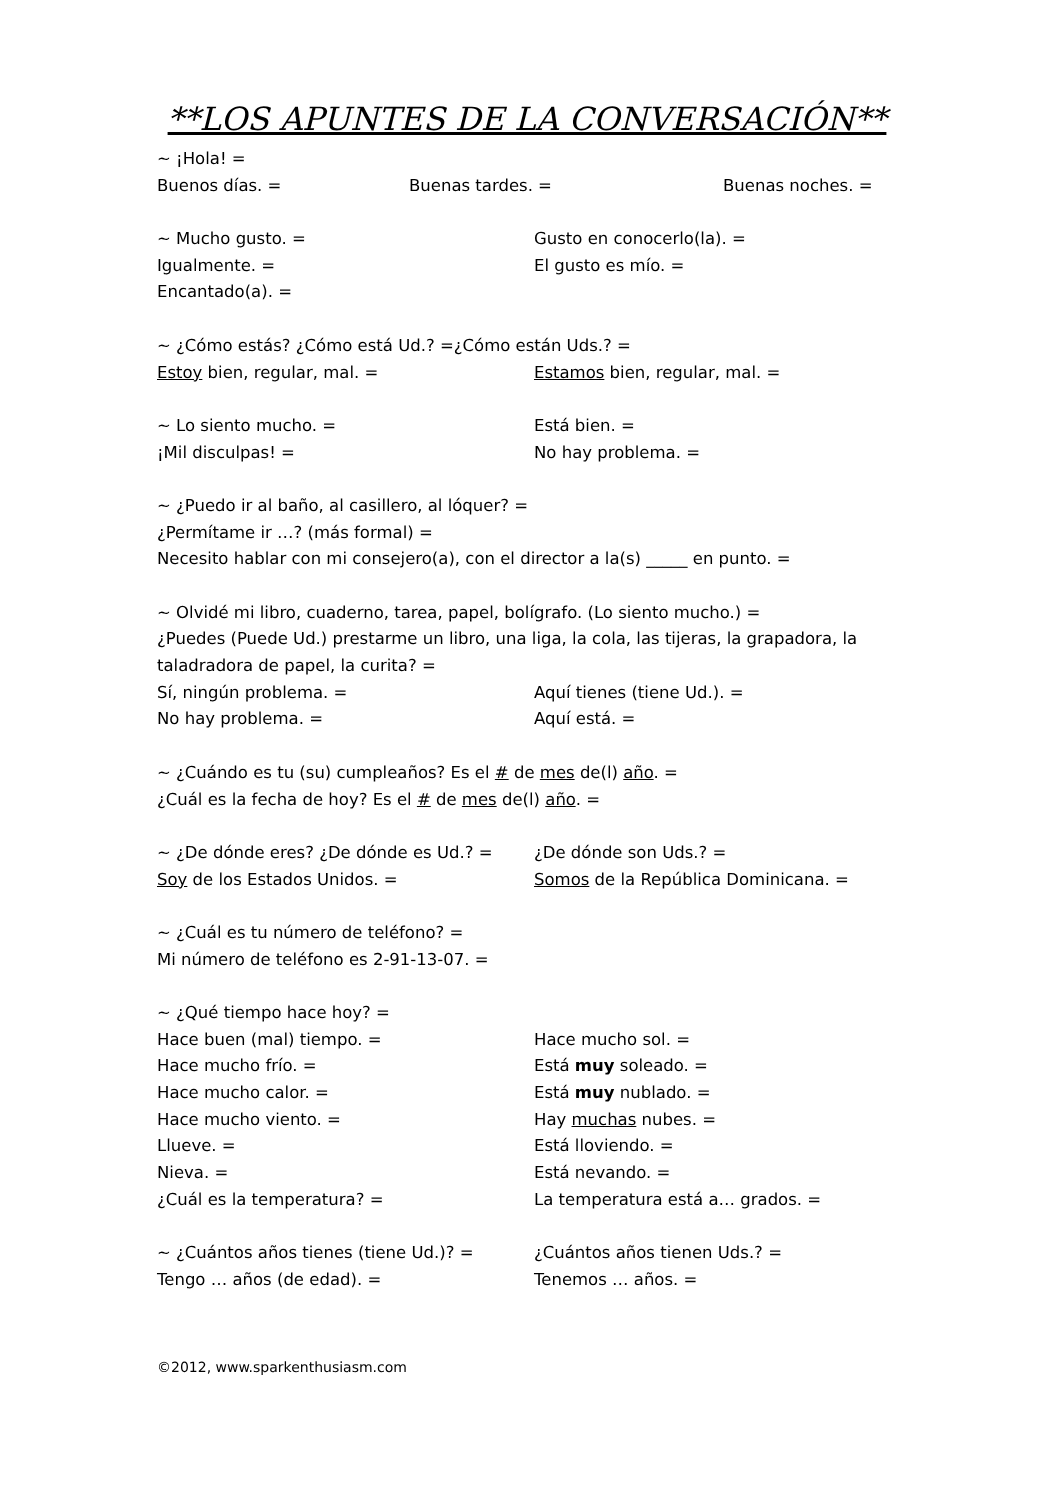**LOS APUNTES DE LA CONVERSACIÓN**
~ ¡Hola! =
Buenos días. = Buenas tardes. = Buenas noches. =
~ Mucho gusto. = Gusto en conocerlo(la). =
Igualmente. = El gusto es mío. =
Encantado(a). =
~ ¿Cómo estás? ¿Cómo está Ud.? =¿Cómo están Uds.? =
Estoy bien, regular, mal. = Estamos bien, regular, mal. =
~ Lo siento mucho. = Está bien. =
¡Mil disculpas! = No hay problema. =
~ ¿Puedo ir al baño, al casillero, al lóquer? =
¿Permítame ir …? (más formal) =
Necesito hablar con mi consejero(a), con el director a la(s) _____ en punto. =
~ Olvidé mi libro, cuaderno, tarea, papel, bolígrafo. (Lo siento mucho.) =
¿Puedes (Puede Ud.) prestarme un libro, una liga, la cola, las tijeras, la grapadora, la
taladradora de papel, la curita? =
Sí, ningún problema. = Aquí tienes (tiene Ud.). =
No hay problema. = Aquí está. =
~ ¿Cuándo es tu (su) cumpleaños? Es el # de mes de(l) año. =
¿Cuál es la fecha de hoy? Es el # de mes de(l) año. =
~ ¿De dónde eres? ¿De dónde es Ud.? = ¿De dónde son Uds.? =
Soy de los Estados Unidos. = Somos de la República Dominicana. =
~ ¿Cuál es tu número de teléfono? =
Mi número de teléfono es 2-91-13-07. =
~ ¿Qué tiempo hace hoy? =
Hace buen (mal) tiempo. = Hace mucho sol. =
Hace mucho frío. = Está muy soleado. =
Hace mucho calor. = Está muy nublado. =
Hace mucho viento. = Hay muchas nubes. =
Llueve. = Está lloviendo. =
Nieva. = Está nevando. =
¿Cuál es la temperatura? = La temperatura está a… grados. =
~ ¿Cuántos años tienes (tiene Ud.)? = ¿Cuántos años tienen Uds.? =
Tengo … años (de edad). = Tenemos … años. =
©2012, www.sparkenthusiasm.com